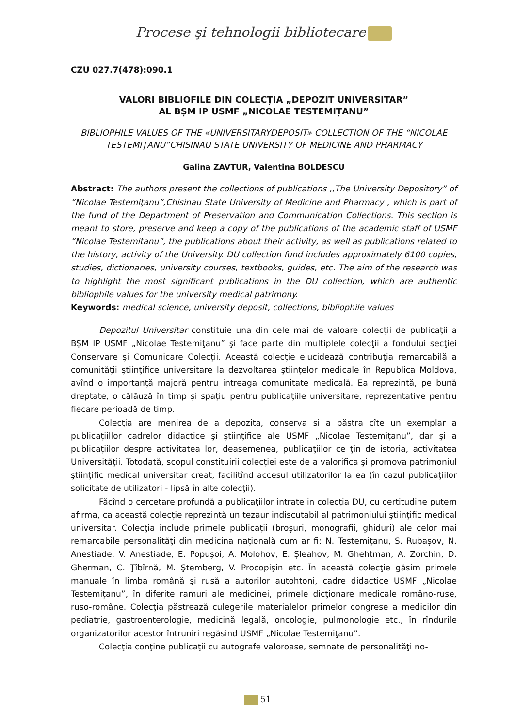Procese şi tehnologii bibliotecare
CZU 027.7(478):090.1
VALORI BIBLIOFILE DIN COLECȚIA „DEPOZIT UNIVERSITAR”
AL BȘM IP USMF „NICOLAE TESTEMIȚANU”
BIBLIOPHILE VALUES OF THE «UNIVERSITARYDEPOSIT» COLLECTION OF THE “NICOLAE TESTEMIŢANU”CHISINAU STATE UNIVERSITY OF MEDICINE AND PHARMACY
Galina ZAVTUR, Valentina BOLDESCU
Abstract: The authors present the collections of publications ,,The University Depository” of “Nicolae Testemiţanu”,Chisinau State University of Medicine and Pharmacy , which is part of the fund of the Department of Preservation and Communication Collections. This section is meant to store, preserve and keep a copy of the publications of the academic staff of USMF “Nicolae Testemitanu”, the publications about their activity, as well as publications related to the history, activity of the University. DU collection fund includes approximately 6100 copies, studies, dictionaries, university courses, textbooks, guides, etc. The aim of the research was to highlight the most significant publications in the DU collection, which are authentic bibliophile values for the university medical patrimony.
Keywords: medical science, university deposit, collections, bibliophile values
Depozitul Universitar constituie una din cele mai de valoare colecţii de publicaţii a BȘM IP USMF „Nicolae Testemiţanu” şi face parte din multiplele colecţii a fondului secţiei Conservare şi Comunicare Colecţii. Această colecţie elucidează contribuţia remarcabilă a comunităţii ştiinţifice universitare la dezvoltarea ştiinţelor medicale în Republica Moldova, avînd o importanţă majoră pentru intreaga comunitate medicală. Ea reprezintă, pe bună dreptate, o călăuză în timp şi spaţiu pentru publicaţiile universitare, reprezentative pentru fiecare perioadă de timp.
Colecţia are menirea de a depozita, conserva si a păstra cîte un exemplar a publicaţiillor cadrelor didactice şi ştiinţifice ale USMF „Nicolae Testemiţanu”, dar şi a publicaţiilor despre activitatea lor, deasemenea, publicaţiilor ce ţin de istoria, activitatea Universităţii. Totodată, scopul constituirii colecţiei este de a valorifica şi promova patrimoniul ştiinţific medical universitar creat, facilitînd accesul utilizatorilor la ea (în cazul publicaţiilor solicitate de utilizatori - lipsă în alte colecţii).
Făcînd o cercetare profundă a publicaţiilor intrate in colecţia DU, cu certitudine putem afirma, ca această colecţie reprezintă un tezaur indiscutabil al patrimoniului ştiinţific medical universitar. Colecţia include primele publicaţii (broșuri, monografii, ghiduri) ale celor mai remarcabile personalităţi din medicina naţională cum ar fi: N. Testemiţanu, S. Rubașov, N. Anestiade, V. Anestiade, E. Popușoi, A. Molohov, E. Șleahov, M. Ghehtman, A. Zorchin, D. Gherman, C. Ţîbîrnă, M. Ştemberg, V. Procopişin etc. În această colecţie găsim primele manuale în limba română şi rusă a autorilor autohtoni, cadre didactice USMF „Nicolae Testemiţanu”, în diferite ramuri ale medicinei, primele dicţionare medicale româno-ruse, ruso-române. Colecţia păstrează culegerile materialelor primelor congrese a medicilor din pediatrie, gastroenterologie, medicină legală, oncologie, pulmonologie etc., în rîndurile organizatorilor acestor întruniri regăsind USMF „Nicolae Testemiţanu”.
Colecţia conţine publicaţii cu autografe valoroase, semnate de personalităţi no-
51